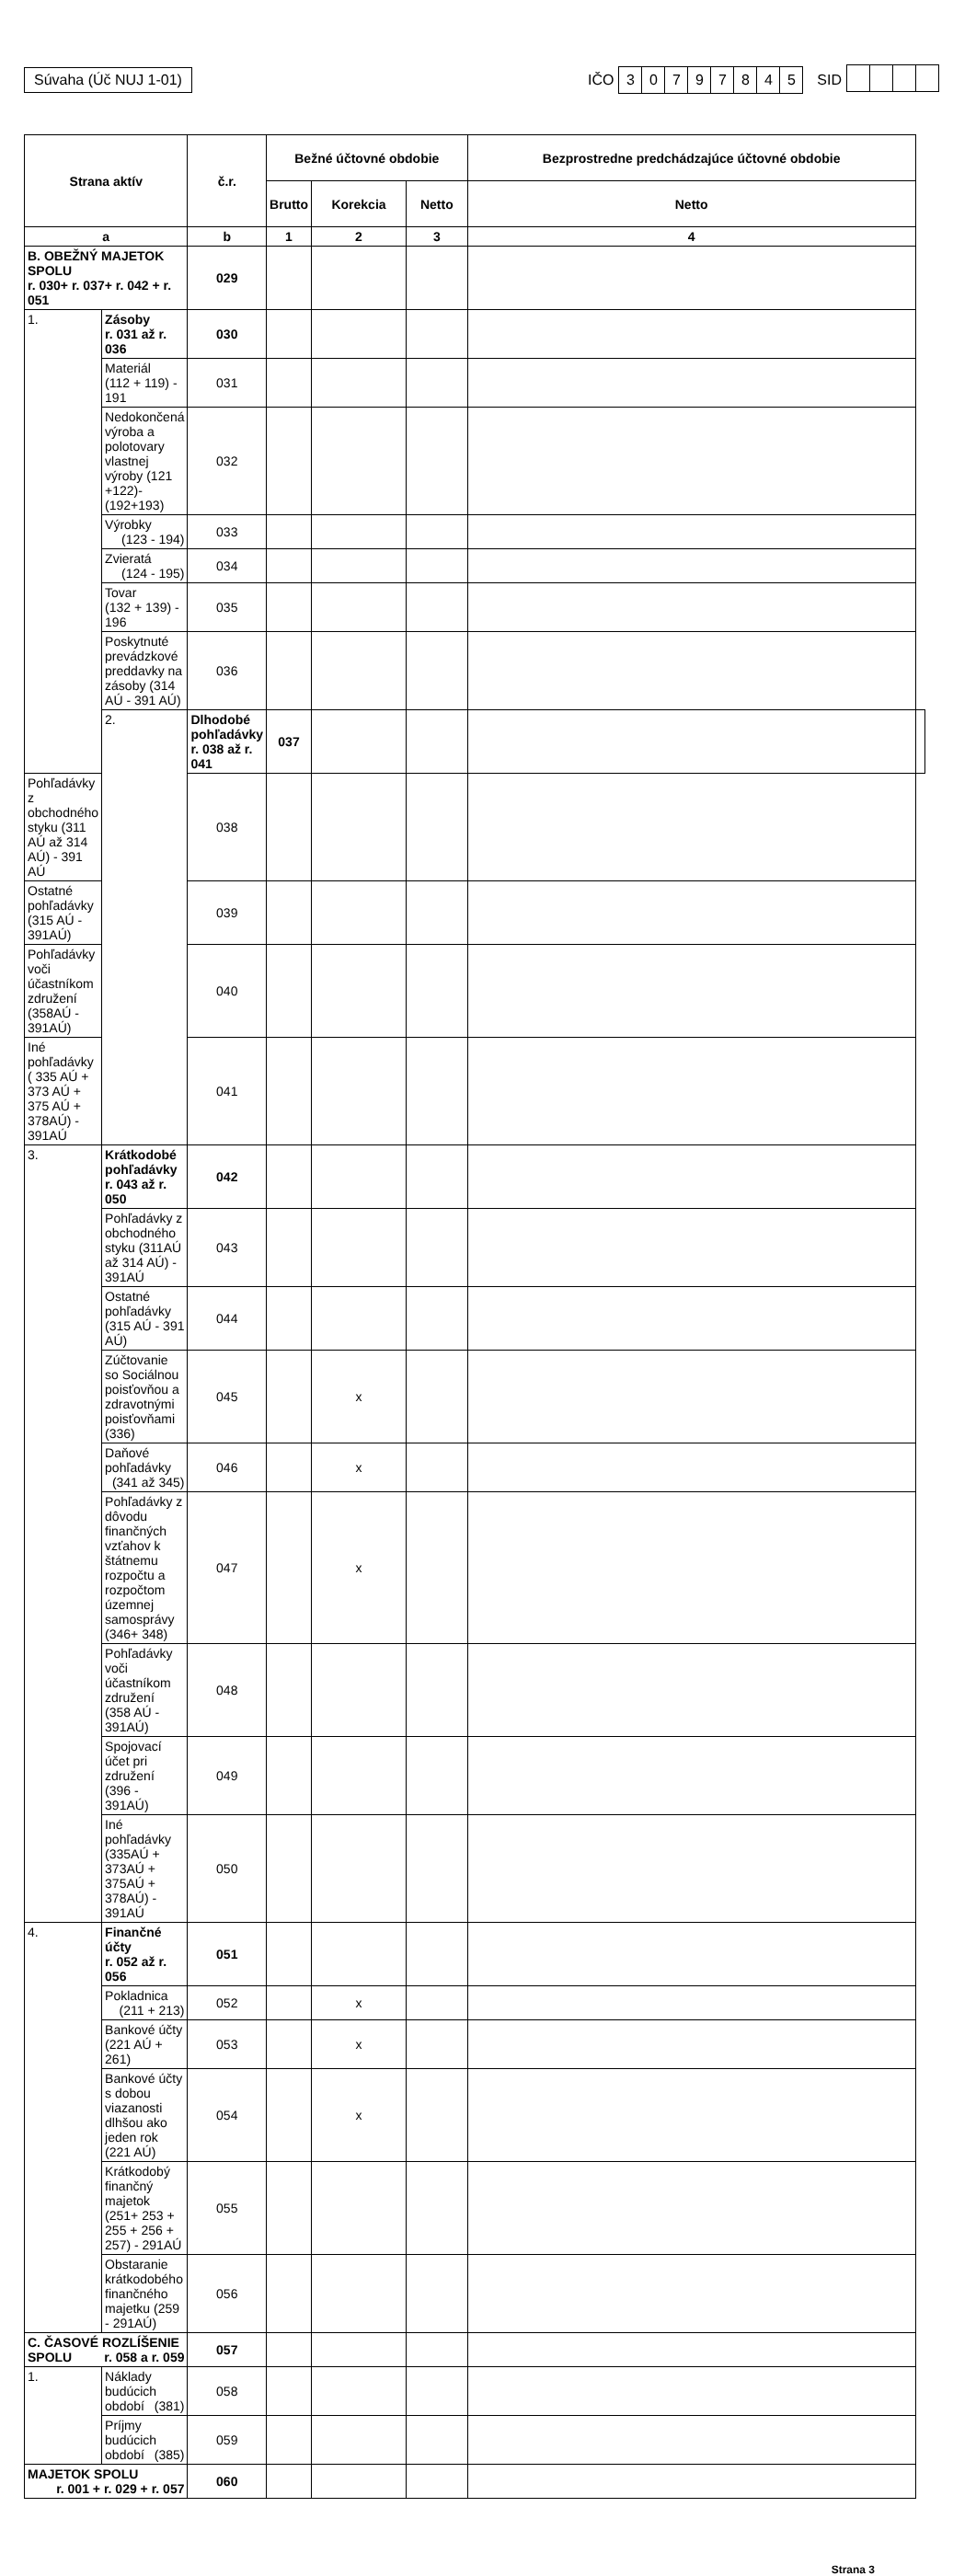Súvaha (Úč NUJ 1-01)
IČO 30797845 SID
| Strana aktív | | č.r. | Bežné účtovné obdobie | | | Bezprostredne predchádzajúce účtovné obdobie | |
| --- | --- | --- | --- | --- | --- | --- | --- |
| | | | Brutto | Korekcia | Netto | Netto | |
| a | | b | 1 | 2 | 3 | 4 | |
| B. OBEŽNÝ MAJETOK SPOLU r. 030+ r. 037+ r. 042 + r. 051 | | 029 | | | | | |
| 1. | Zásoby r. 031 až r. 036 | 030 | | | | | |
| | Materiál (112 + 119) - 191 | 031 | | | | | |
| | Nedokončená výroba a polotovary vlastnej výroby (121 +122)-(192+193) | 032 | | | | | |
| | Výrobky (123 - 194) | 033 | | | | | |
| | Zvieratá (124 - 195) | 034 | | | | | |
| | Tovar (132 + 139) - 196 | 035 | | | | | |
| | Poskytnuté prevádzkové preddavky na zásoby (314 AÚ - 391 AÚ) | 036 | | | | | |
| | 2. | Dlhodobé pohľadávky r. 038 až r. 041 | 037 | | | | |
| Pohľadávky z obchodného styku (311 AÚ až 314 AÚ) - 391 AÚ | | 038 | | | | | |
| Ostatné pohľadávky (315 AÚ - 391AÚ) | | 039 | | | | | |
| Pohľadávky voči účastníkom združení (358AÚ - 391AÚ) | | 040 | | | | | |
| Iné pohľadávky ( 335 AÚ + 373 AÚ + 375 AÚ + 378AÚ) - 391AÚ | | 041 | | | | | |
| 3. | Krátkodobé pohľadávky r. 043 až r. 050 | 042 | | | | | |
| | Pohľadávky z obchodného styku (311AÚ až 314 AÚ) - 391AÚ | 043 | | | | | |
| | Ostatné pohľadávky (315 AÚ - 391 AÚ) | 044 | | | | | |
| | Zúčtovanie so Sociálnou poisťovňou a zdravotnými poisťovňami (336) | 045 | | x | | | |
| | Daňové pohľadávky (341 až 345) | 046 | | x | | | |
| | Pohľadávky z dôvodu finančných vzťahov k štátnemu rozpočtu a rozpočtom územnej samosprávy (346+ 348) | 047 | | x | | | |
| | Pohľadávky voči účastníkom združení (358 AÚ - 391AÚ) | 048 | | | | | |
| | Spojovací účet pri združení (396 - 391AÚ) | 049 | | | | | |
| | Iné pohľadávky (335AÚ + 373AÚ + 375AÚ + 378AÚ) - 391AÚ | 050 | | | | | |
| 4. | Finančné účty r. 052 až r. 056 | 051 | | | | | |
| | Pokladnica (211 + 213) | 052 | | x | | | |
| | Bankové účty (221 AÚ + 261) | 053 | | x | | | |
| | Bankové účty s dobou viazanosti dlhšou ako jeden rok (221 AÚ) | 054 | | x | | | |
| | Krátkodobý finančný majetok (251+ 253 + 255 + 256 + 257) - 291AÚ | 055 | | | | | |
| | Obstaranie krátkodobého finančného majetku (259 - 291AÚ) | 056 | | | | | |
| C. ČASOVÉ ROZLÍŠENIE SPOLU r. 058 a r. 059 | | 057 | | | | | |
| 1. | Náklady budúcich období (381) | 058 | | | | | |
| | Príjmy budúcich období (385) | 059 | | | | | |
| MAJETOK SPOLU r. 001 + r. 029 + r. 057 | | 060 | | | | | |
Strana 3